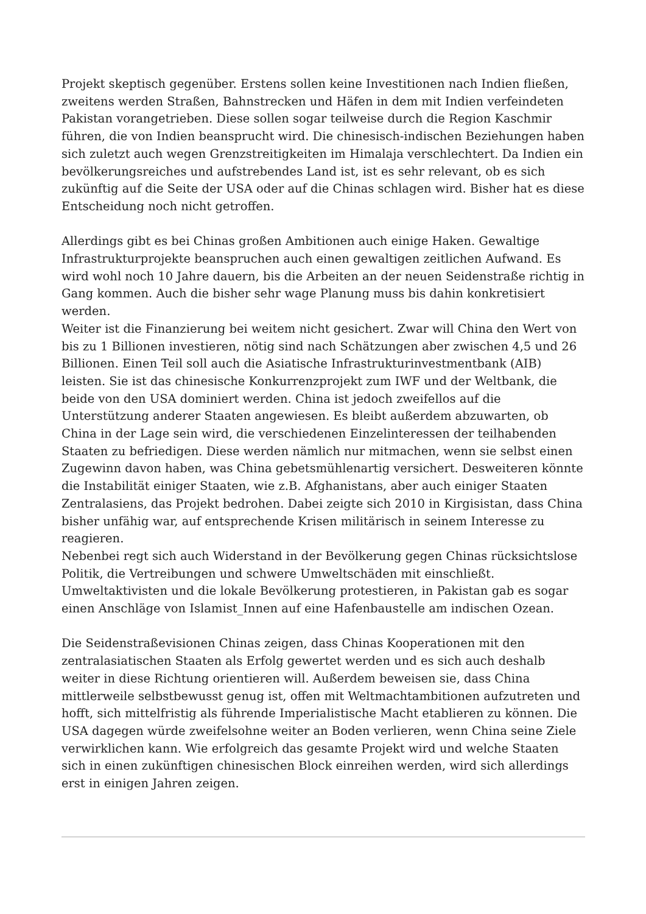Projekt skeptisch gegenüber. Erstens sollen keine Investitionen nach Indien fließen, zweitens werden Straßen, Bahnstrecken und Häfen in dem mit Indien verfeindeten Pakistan vorangetrieben. Diese sollen sogar teilweise durch die Region Kaschmir führen, die von Indien beansprucht wird. Die chinesisch-indischen Beziehungen haben sich zuletzt auch wegen Grenzstreitigkeiten im Himalaja verschlechtert. Da Indien ein bevölkerungsreiches und aufstrebendes Land ist, ist es sehr relevant, ob es sich zukünftig auf die Seite der USA oder auf die Chinas schlagen wird. Bisher hat es diese Entscheidung noch nicht getroffen.
Allerdings gibt es bei Chinas großen Ambitionen auch einige Haken. Gewaltige Infrastrukturprojekte beanspruchen auch einen gewaltigen zeitlichen Aufwand. Es wird wohl noch 10 Jahre dauern, bis die Arbeiten an der neuen Seidenstraße richtig in Gang kommen. Auch die bisher sehr wage Planung muss bis dahin konkretisiert werden.
Weiter ist die Finanzierung bei weitem nicht gesichert. Zwar will China den Wert von bis zu 1 Billionen investieren, nötig sind nach Schätzungen aber zwischen 4,5 und 26 Billionen. Einen Teil soll auch die Asiatische Infrastrukturinvestmentbank (AIB) leisten. Sie ist das chinesische Konkurrenzprojekt zum IWF und der Weltbank, die beide von den USA dominiert werden. China ist jedoch zweifellos auf die Unterstützung anderer Staaten angewiesen. Es bleibt außerdem abzuwarten, ob China in der Lage sein wird, die verschiedenen Einzelinteressen der teilhabenden Staaten zu befriedigen. Diese werden nämlich nur mitmachen, wenn sie selbst einen Zugewinn davon haben, was China gebetsmühlenartig versichert. Desweiteren könnte die Instabilität einiger Staaten, wie z.B. Afghanistans, aber auch einiger Staaten Zentralasiens, das Projekt bedrohen. Dabei zeigte sich 2010 in Kirgisistan, dass China bisher unfähig war, auf entsprechende Krisen militärisch in seinem Interesse zu reagieren.
Nebenbei regt sich auch Widerstand in der Bevölkerung gegen Chinas rücksichtslose Politik, die Vertreibungen und schwere Umweltschäden mit einschließt. Umweltaktivisten und die lokale Bevölkerung protestieren, in Pakistan gab es sogar einen Anschläge von Islamist_Innen auf eine Hafenbaustelle am indischen Ozean.
Die Seidenstraßevisionen Chinas zeigen, dass Chinas Kooperationen mit den zentralasiatischen Staaten als Erfolg gewertet werden und es sich auch deshalb weiter in diese Richtung orientieren will. Außerdem beweisen sie, dass China mittlerweile selbstbewusst genug ist, offen mit Weltmachtambitionen aufzutreten und hofft, sich mittelfristig als führende Imperialistische Macht etablieren zu können. Die USA dagegen würde zweifelsohne weiter an Boden verlieren, wenn China seine Ziele verwirklichen kann. Wie erfolgreich das gesamte Projekt wird und welche Staaten sich in einen zukünftigen chinesischen Block einreihen werden, wird sich allerdings erst in einigen Jahren zeigen.